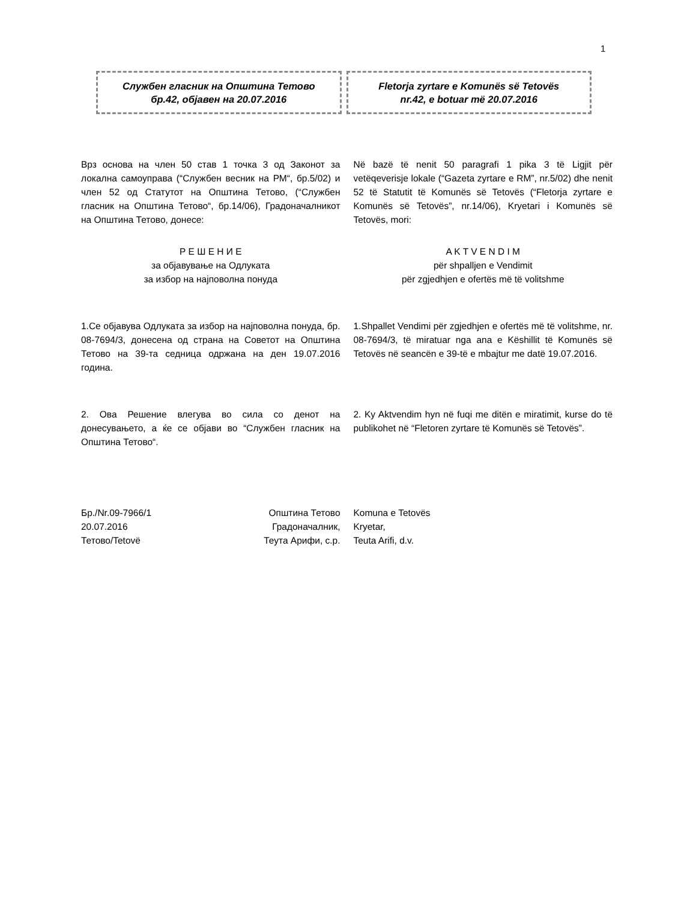1
Службен гласник на Општина Тетово
бр.42, објавен на 20.07.2016
Fletorja zyrtare e Komunës së Tetovës
nr.42, e botuar më 20.07.2016
Врз основа на член 50 став 1 точка 3 од Законот за локална самоуправа (“Службен весник на РМ“, бр.5/02) и член 52 од Статутот на Општина Тетово, (“Службен гласник на Општина Тетово“, бр.14/06), Градоначалникот на Општина Тетово, донесе:
Në bazë të nenit 50 paragrafi 1 pika 3 të Ligjit për vetëqeverisje lokale (“Gazeta zyrtare e RM”, nr.5/02) dhe nenit 52 të Statutit të Komunës së Tetovës (“Fletorja zyrtare e Komunës së Tetovës”, nr.14/06), Kryetari i Komunës së Tetovës, mori:
Р Е Ш Е Н И Е
за објавување на Одлуката
за избор на најповолна понуда
A K T V E N D I M
për shpalljen e Vendimit
për zgjedhjen e ofertës më të volitshme
1.Се објавува Одлуката за избор на најповолна понуда, бр. 08-7694/3, донесена од страна на Советот на Општина Тетово на 39-та седница одржана на ден 19.07.2016 година.
1.Shpallet Vendimi për zgjedhjen e ofertës më të volitshme, nr. 08-7694/3, të miratuar nga ana e Këshillit të Komunës së Tetovës në seancën e 39-të e mbajtur me datë 19.07.2016.
2. Ова Решение влегува во сила со денот на донесувањето, а ќе се објави во “Службен гласник на Општина Тетово“.
2. Ky Aktvendim hyn në fuqi me ditën e miratimit, kurse do të publikohet në “Fletoren zyrtare të Komunës së Tetovës”.
Бр./Nr.09-7966/1
20.07.2016
Тетово/Tetovë Општина Тетово
Градоначалник,
Теута Арифи, с.р.
Komuna e Tetovës
Kryetar,
Teuta Arifi, d.v.